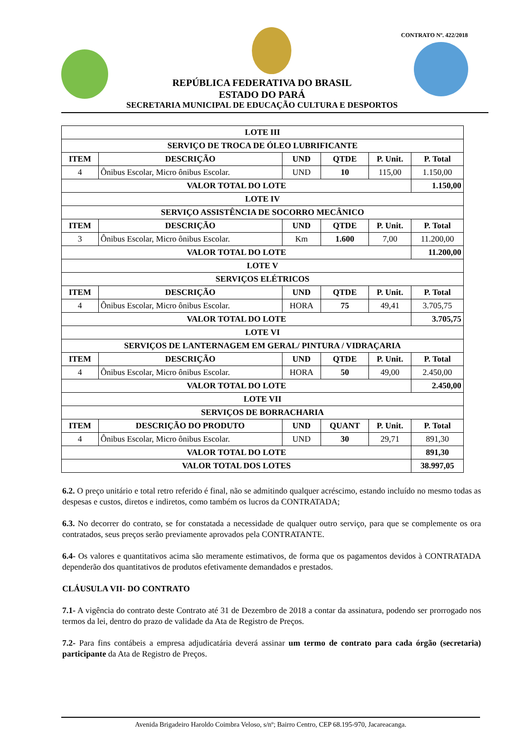CONTRATO Nº. 422/2018
REPÚBLICA FEDERATIVA DO BRASIL
ESTADO DO PARÁ
SECRETARIA MUNICIPAL DE EDUCAÇÃO CULTURA E DESPORTOS
| LOTE III | | | | | |
| --- | --- | --- | --- | --- | --- |
| SERVIÇO DE TROCA DE ÓLEO LUBRIFICANTE | | | | | |
| ITEM | DESCRIÇÃO | UND | QTDE | P. Unit. | P. Total |
| 4 | Ônibus Escolar, Micro ônibus Escolar. | UND | 10 | 115,00 | 1.150,00 |
| VALOR TOTAL DO LOTE | | | | | 1.150,00 |
| LOTE IV | | | | | |
| SERVIÇO ASSISTÊNCIA DE SOCORRO MECÂNICO | | | | | |
| ITEM | DESCRIÇÃO | UND | QTDE | P. Unit. | P. Total |
| 3 | Ônibus Escolar, Micro ônibus Escolar. | Km | 1.600 | 7,00 | 11.200,00 |
| VALOR TOTAL DO LOTE | | | | | 11.200,00 |
| LOTE V | | | | | |
| SERVIÇOS ELÉTRICOS | | | | | |
| ITEM | DESCRIÇÃO | UND | QTDE | P. Unit. | P. Total |
| 4 | Ônibus Escolar, Micro ônibus Escolar. | HORA | 75 | 49,41 | 3.705,75 |
| VALOR TOTAL DO LOTE | | | | | 3.705,75 |
| LOTE VI | | | | | |
| SERVIÇOS DE LANTERNAGEM EM GERAL/ PINTURA / VIDRAÇARIA | | | | | |
| ITEM | DESCRIÇÃO | UND | QTDE | P. Unit. | P. Total |
| 4 | Ônibus Escolar, Micro ônibus Escolar. | HORA | 50 | 49,00 | 2.450,00 |
| VALOR TOTAL DO LOTE | | | | | 2.450,00 |
| LOTE VII | | | | | |
| SERVIÇOS DE BORRACHARIA | | | | | |
| ITEM | DESCRIÇÃO DO PRODUTO | UND | QUANT | P. Unit. | P. Total |
| 4 | Ônibus Escolar, Micro ônibus Escolar. | UND | 30 | 29,71 | 891,30 |
| VALOR TOTAL DO LOTE | | | | | 891,30 |
| VALOR TOTAL DOS LOTES | | | | | 38.997,05 |
6.2. O preço unitário e total retro referido é final, não se admitindo qualquer acréscimo, estando incluído no mesmo todas as despesas e custos, diretos e indiretos, como também os lucros da CONTRATADA;
6.3. No decorrer do contrato, se for constatada a necessidade de qualquer outro serviço, para que se complemente os ora contratados, seus preços serão previamente aprovados pela CONTRATANTE.
6.4- Os valores e quantitativos acima são meramente estimativos, de forma que os pagamentos devidos à CONTRATADA dependerão dos quantitativos de produtos efetivamente demandados e prestados.
CLÁUSULA VII- DO CONTRATO
7.1- A vigência do contrato deste Contrato até 31 de Dezembro de 2018 a contar da assinatura, podendo ser prorrogado nos termos da lei, dentro do prazo de validade da Ata de Registro de Preços.
7.2- Para fins contábeis a empresa adjudicatária deverá assinar um termo de contrato para cada órgão (secretaria) participante da Ata de Registro de Preços.
Avenida Brigadeiro Haroldo Coimbra Veloso, s/nº; Bairro Centro, CEP 68.195-970, Jacareacanga.